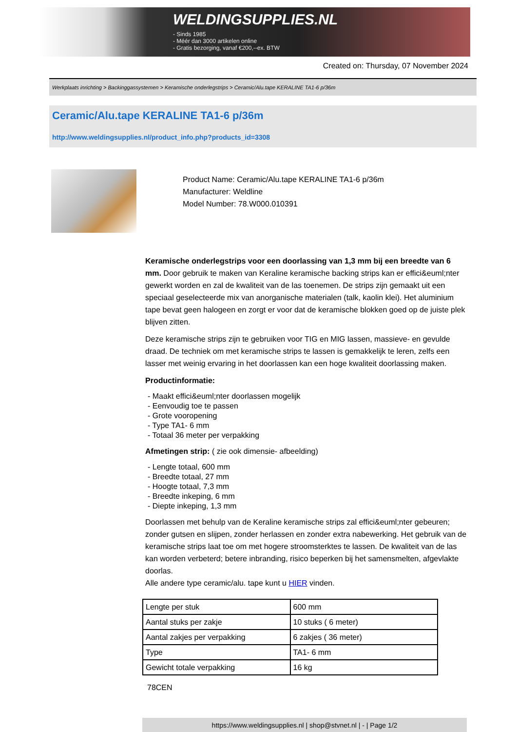WELDINGSUPPLIES.NL
- Sinds 1985
- Méér dan 3000 artikelen online
- Gratis bezorging, vanaf €200,--ex. BTW
Created on: Thursday, 07 November 2024
Werkplaats inrichting > Backinggassystemen > Keramische onderlegstrips > Ceramic/Alu.tape KERALINE TA1-6 p/36m
Ceramic/Alu.tape KERALINE TA1-6 p/36m
http://www.weldingsupplies.nl/product_info.php?products_id=3308
Product Name: Ceramic/Alu.tape KERALINE TA1-6 p/36m
Manufacturer: Weldline
Model Number: 78.W000.010391
Keramische onderlegstrips voor een doorlassing van 1,3 mm bij een breedte van 6 mm. Door gebruik te maken van Keraline keramische backing strips kan er effici&euml;nter gewerkt worden en zal de kwaliteit van de las toenemen. De strips zijn gemaakt uit een speciaal geselecteerde mix van anorganische materialen (talk, kaolin klei). Het aluminium tape bevat geen halogeen en zorgt er voor dat de keramische blokken goed op de juiste plek blijven zitten.
Deze keramische strips zijn te gebruiken voor TIG en MIG lassen, massieve- en gevulde draad. De techniek om met keramische strips te lassen is gemakkelijk te leren, zelfs een lasser met weinig ervaring in het doorlassen kan een hoge kwaliteit doorlassing maken.
Productinformatie:
- Maakt effici&euml;nter doorlassen mogelijk
- Eenvoudig toe te passen
- Grote vooropening
- Type TA1- 6 mm
- Totaal 36 meter per verpakking
Afmetingen strip: ( zie ook dimensie- afbeelding)
- Lengte totaal, 600 mm
- Breedte totaal, 27 mm
- Hoogte totaal, 7,3 mm
- Breedte inkeping, 6 mm
- Diepte inkeping, 1,3 mm
Doorlassen met behulp van de Keraline keramische strips zal effici&euml;nter gebeuren; zonder gutsen en slijpen, zonder herlassen en zonder extra nabewerking. Het gebruik van de keramische strips laat toe om met hogere stroomsterktes te lassen. De kwaliteit van de las kan worden verbeterd; betere inbranding, risico beperken bij het samensmelten, afgevlakte doorlas.
Alle andere type ceramic/alu. tape kunt u HIER vinden.
| Lengte per stuk | 600 mm |
| Aantal stuks per zakje | 10 stuks ( 6 meter) |
| Aantal zakjes per verpakking | 6 zakjes ( 36 meter) |
| Type | TA1- 6 mm |
| Gewicht totale verpakking | 16 kg |
78CEN
https://www.weldingsupplies.nl | shop@stvnet.nl | - | Page 1/2